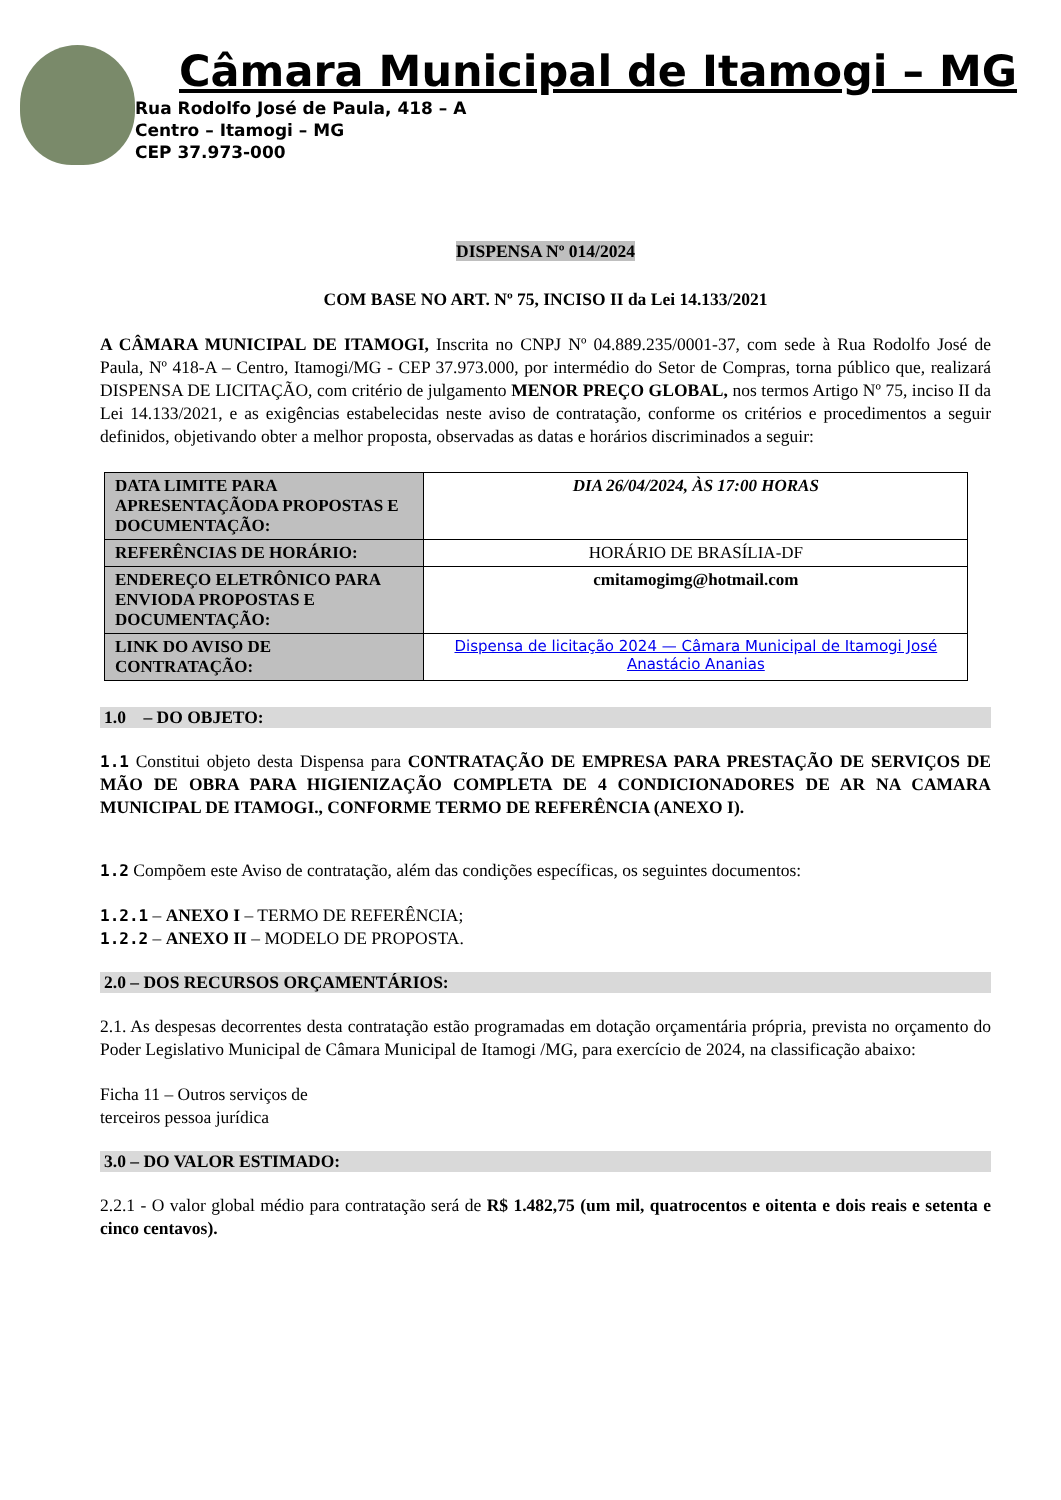Câmara Municipal de Itamogi – MG
Rua Rodolfo José de Paula, 418 – A
Centro – Itamogi – MG
CEP 37.973-000
DISPENSA Nº 014/2024
COM BASE NO ART. Nº 75, INCISO II da Lei 14.133/2021
A CÂMARA MUNICIPAL DE ITAMOGI, Inscrita no CNPJ Nº 04.889.235/0001-37, com sede à Rua Rodolfo José de Paula, Nº 418-A – Centro, Itamogi/MG - CEP 37.973.000, por intermédio do Setor de Compras, torna público que, realizará DISPENSA DE LICITAÇÃO, com critério de julgamento MENOR PREÇO GLOBAL, nos termos Artigo Nº 75, inciso II da Lei 14.133/2021, e as exigências estabelecidas neste aviso de contratação, conforme os critérios e procedimentos a seguir definidos, objetivando obter a melhor proposta, observadas as datas e horários discriminados a seguir:
| DATA LIMITE PARA APRESENTAÇÃODA PROPOSTAS E DOCUMENTAÇÃO: | DIA 26/04/2024, ÀS 17:00 HORAS |
| REFERÊNCIAS DE HORÁRIO: | HORÁRIO DE BRASÍLIA-DF |
| ENDEREÇO ELETRÔNICO PARA ENVIODA PROPOSTAS E DOCUMENTAÇÃO: | cmitamogimg@hotmail.com |
| LINK DO AVISO DE CONTRATAÇÃO: | Dispensa de licitação 2024 — Câmara Municipal de Itamogi José Anastácio Ananias |
1.0 – DO OBJETO:
1.1 Constitui objeto desta Dispensa para CONTRATAÇÃO DE EMPRESA PARA PRESTAÇÃO DE SERVIÇOS DE MÃO DE OBRA PARA HIGIENIZAÇÃO COMPLETA DE 4 CONDICIONADORES DE AR NA CAMARA MUNICIPAL DE ITAMOGI., CONFORME TERMO DE REFERÊNCIA (ANEXO I).
1.2 Compõem este Aviso de contratação, além das condições específicas, os seguintes documentos:
1.2.1 – ANEXO I – TERMO DE REFERÊNCIA;
1.2.2 – ANEXO II – MODELO DE PROPOSTA.
2.0 – DOS RECURSOS ORÇAMENTÁRIOS:
2.1. As despesas decorrentes desta contratação estão programadas em dotação orçamentária própria, prevista no orçamento do Poder Legislativo Municipal de Câmara Municipal de Itamogi /MG, para exercício de 2024, na classificação abaixo:
Ficha 11 – Outros serviços de
terceiros pessoa jurídica
3.0 – DO VALOR ESTIMADO:
2.2.1 - O valor global médio para contratação será de R$ 1.482,75 (um mil, quatrocentos e oitenta e dois reais e setenta e cinco centavos).